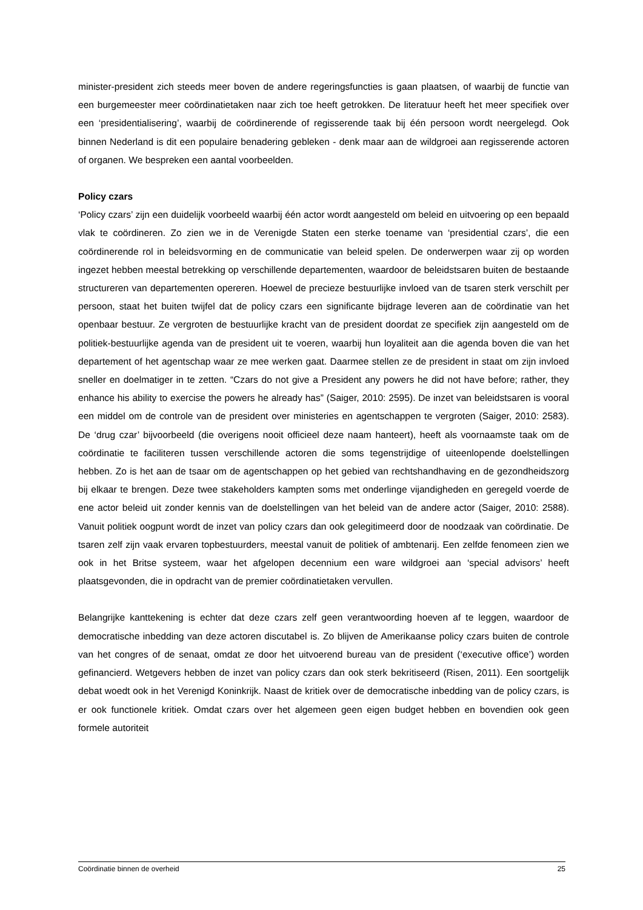minister-president zich steeds meer boven de andere regeringsfuncties is gaan plaatsen, of waarbij de functie van een burgemeester meer coördinatietaken naar zich toe heeft getrokken. De literatuur heeft het meer specifiek over een ‘presidentialisering’, waarbij de coördinerende of regisserende taak bij één persoon wordt neergelegd. Ook binnen Nederland is dit een populaire benadering gebleken - denk maar aan de wildgroei aan regisserende actoren of organen. We bespreken een aantal voorbeelden.
Policy czars
‘Policy czars’ zijn een duidelijk voorbeeld waarbij één actor wordt aangesteld om beleid en uitvoering op een bepaald vlak te coördineren. Zo zien we in de Verenigde Staten een sterke toename van ‘presidential czars’, die een coördinerende rol in beleidsvorming en de communicatie van beleid spelen. De onderwerpen waar zij op worden ingezet hebben meestal betrekking op verschillende departementen, waardoor de beleidstsaren buiten de bestaande structureren van departementen opereren. Hoewel de precieze bestuurlijke invloed van de tsaren sterk verschilt per persoon, staat het buiten twijfel dat de policy czars een significante bijdrage leveren aan de coördinatie van het openbaar bestuur. Ze vergroten de bestuurlijke kracht van de president doordat ze specifiek zijn aangesteld om de politiek-bestuurlijke agenda van de president uit te voeren, waarbij hun loyaliteit aan die agenda boven die van het departement of het agentschap waar ze mee werken gaat. Daarmee stellen ze de president in staat om zijn invloed sneller en doelmatiger in te zetten. “Czars do not give a President any powers he did not have before; rather, they enhance his ability to exercise the powers he already has” (Saiger, 2010: 2595). De inzet van beleidstsaren is vooral een middel om de controle van de president over ministeries en agentschappen te vergroten (Saiger, 2010: 2583). De ‘drug czar’ bijvoorbeeld (die overigens nooit officieel deze naam hanteert), heeft als voornaamste taak om de coördinatie te faciliteren tussen verschillende actoren die soms tegenstrijdige of uiteenlopende doelstellingen hebben. Zo is het aan de tsaar om de agentschappen op het gebied van rechtshandhaving en de gezondheidszorg bij elkaar te brengen. Deze twee stakeholders kampten soms met onderlinge vijandigheden en geregeld voerde de ene actor beleid uit zonder kennis van de doelstellingen van het beleid van de andere actor (Saiger, 2010: 2588). Vanuit politiek oogpunt wordt de inzet van policy czars dan ook gelegitimeerd door de noodzaak van coördinatie. De tsaren zelf zijn vaak ervaren topbestuurders, meestal vanuit de politiek of ambtenarij. Een zelfde fenomeen zien we ook in het Britse systeem, waar het afgelopen decennium een ware wildgroei aan ‘special advisors’ heeft plaatsgevonden, die in opdracht van de premier coördinatietaken vervullen.
Belangrijke kanttekening is echter dat deze czars zelf geen verantwoording hoeven af te leggen, waardoor de democratische inbedding van deze actoren discutabel is. Zo blijven de Amerikaanse policy czars buiten de controle van het congres of de senaat, omdat ze door het uitvoerend bureau van de president (‘executive office’) worden gefinancierd. Wetgevers hebben de inzet van policy czars dan ook sterk bekritiseerd (Risen, 2011). Een soortgelijk debat woedt ook in het Verenigd Koninkrijk. Naast de kritiek over de democratische inbedding van de policy czars, is er ook functionele kritiek. Omdat czars over het algemeen geen eigen budget hebben en bovendien ook geen formele autoriteit
Coördinatie binnen de overheid 25